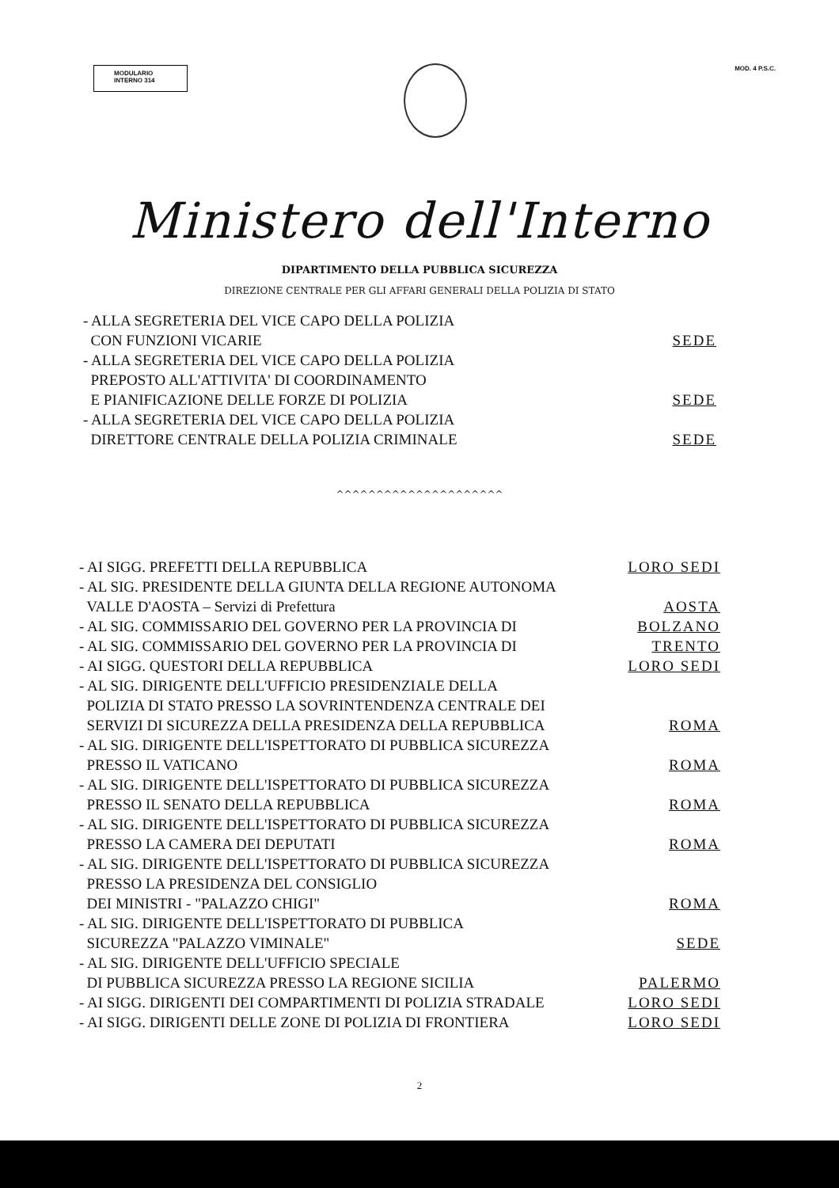MODULARIO
INTERNO 314
MOD. 4 P.S.C.
Ministero dell'Interno
DIPARTIMENTO DELLA PUBBLICA SICUREZZA
DIREZIONE CENTRALE PER GLI AFFARI GENERALI DELLA POLIZIA DI STATO
- ALLA SEGRETERIA DEL VICE CAPO DELLA POLIZIA
CON FUNZIONI VICARIE SEDE
- ALLA SEGRETERIA DEL VICE CAPO DELLA POLIZIA
PREPOSTO ALL'ATTIVITA' DI COORDINAMENTO
E PIANIFICAZIONE DELLE FORZE DI POLIZIA SEDE
- ALLA SEGRETERIA DEL VICE CAPO DELLA POLIZIA
DIRETTORE CENTRALE DELLA POLIZIA CRIMINALE SEDE
^^^^^^^^^^^^^^^^^^^^^
- AI SIGG. PREFETTI DELLA REPUBBLICA LORO SEDI
- AL SIG. PRESIDENTE DELLA GIUNTA DELLA REGIONE AUTONOMA
VALLE D'AOSTA – Servizi di Prefettura AOSTA
- AL SIG. COMMISSARIO DEL GOVERNO PER LA PROVINCIA DI BOLZANO
- AL SIG. COMMISSARIO DEL GOVERNO PER LA PROVINCIA DI TRENTO
- AI SIGG. QUESTORI DELLA REPUBBLICA LORO SEDI
- AL SIG. DIRIGENTE DELL'UFFICIO PRESIDENZIALE DELLA
POLIZIA DI STATO PRESSO LA SOVRINTENDENZA CENTRALE DEI
SERVIZI DI SICUREZZA DELLA PRESIDENZA DELLA REPUBBLICA ROMA
- AL SIG. DIRIGENTE DELL'ISPETTORATO DI PUBBLICA SICUREZZA
PRESSO IL VATICANO ROMA
- AL SIG. DIRIGENTE DELL'ISPETTORATO DI PUBBLICA SICUREZZA
PRESSO IL SENATO DELLA REPUBBLICA ROMA
- AL SIG. DIRIGENTE DELL'ISPETTORATO DI PUBBLICA SICUREZZA
PRESSO LA CAMERA DEI DEPUTATI ROMA
- AL SIG. DIRIGENTE DELL'ISPETTORATO DI PUBBLICA SICUREZZA
PRESSO LA PRESIDENZA DEL CONSIGLIO
DEI MINISTRI - "PALAZZO CHIGI" ROMA
- AL SIG. DIRIGENTE DELL'ISPETTORATO DI PUBBLICA
SICUREZZA "PALAZZO VIMINALE" SEDE
- AL SIG. DIRIGENTE DELL'UFFICIO SPECIALE
DI PUBBLICA SICUREZZA PRESSO LA REGIONE SICILIA PALERMO
- AI SIGG. DIRIGENTI DEI COMPARTIMENTI DI POLIZIA STRADALE LORO SEDI
- AI SIGG. DIRIGENTI DELLE ZONE DI POLIZIA DI FRONTIERA LORO SEDI
2